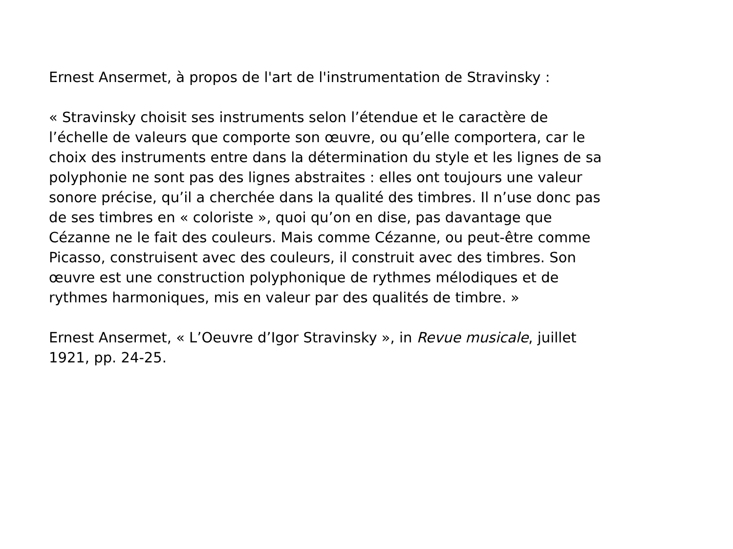Ernest Ansermet, à propos de l'art de l'instrumentation de Stravinsky :
« Stravinsky choisit ses instruments selon l’étendue et le caractère de l’échelle de valeurs que comporte son œuvre, ou qu’elle comportera, car le choix des instruments entre dans la détermination du style et les lignes de sa polyphonie ne sont pas des lignes abstraites : elles ont toujours une valeur sonore précise, qu’il a cherchée dans la qualité des timbres. Il n’use donc pas de ses timbres en « coloriste », quoi qu’on en dise, pas davantage que Cézanne ne le fait des couleurs. Mais comme Cézanne, ou peut-être comme Picasso, construisent avec des couleurs, il construit avec des timbres. Son œuvre est une construction polyphonique de rythmes mélodiques et de rythmes harmoniques, mis en valeur par des qualités de timbre. »
Ernest Ansermet, « L’Oeuvre d’Igor Stravinsky », in Revue musicale, juillet 1921, pp. 24-25.